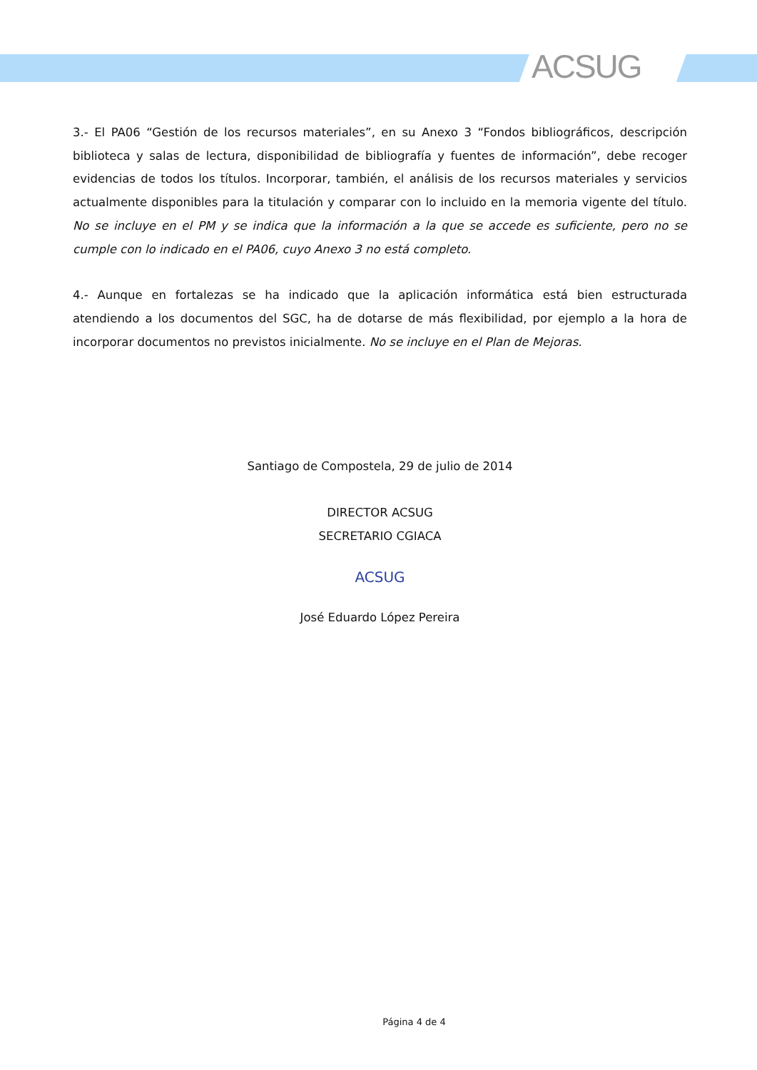ACSUG
3.- El PA06 “Gestión de los recursos materiales”, en su Anexo 3 “Fondos bibliográficos, descripción biblioteca y salas de lectura, disponibilidad de bibliografía y fuentes de información”, debe recoger evidencias de todos los títulos. Incorporar, también, el análisis de los recursos materiales y servicios actualmente disponibles para la titulación y comparar con lo incluido en la memoria vigente del título. No se incluye en el PM y se indica que la información a la que se accede es suficiente, pero no se cumple con lo indicado en el PA06, cuyo Anexo 3 no está completo.
4.- Aunque en fortalezas se ha indicado que la aplicación informática está bien estructurada atendiendo a los documentos del SGC, ha de dotarse de más flexibilidad, por ejemplo a la hora de incorporar documentos no previstos inicialmente. No se incluye en el Plan de Mejoras.
Santiago de Compostela, 29 de julio de 2014
DIRECTOR ACSUG
SECRETARIO CGIACA
ACSUG
José Eduardo López Pereira
Página 4 de 4